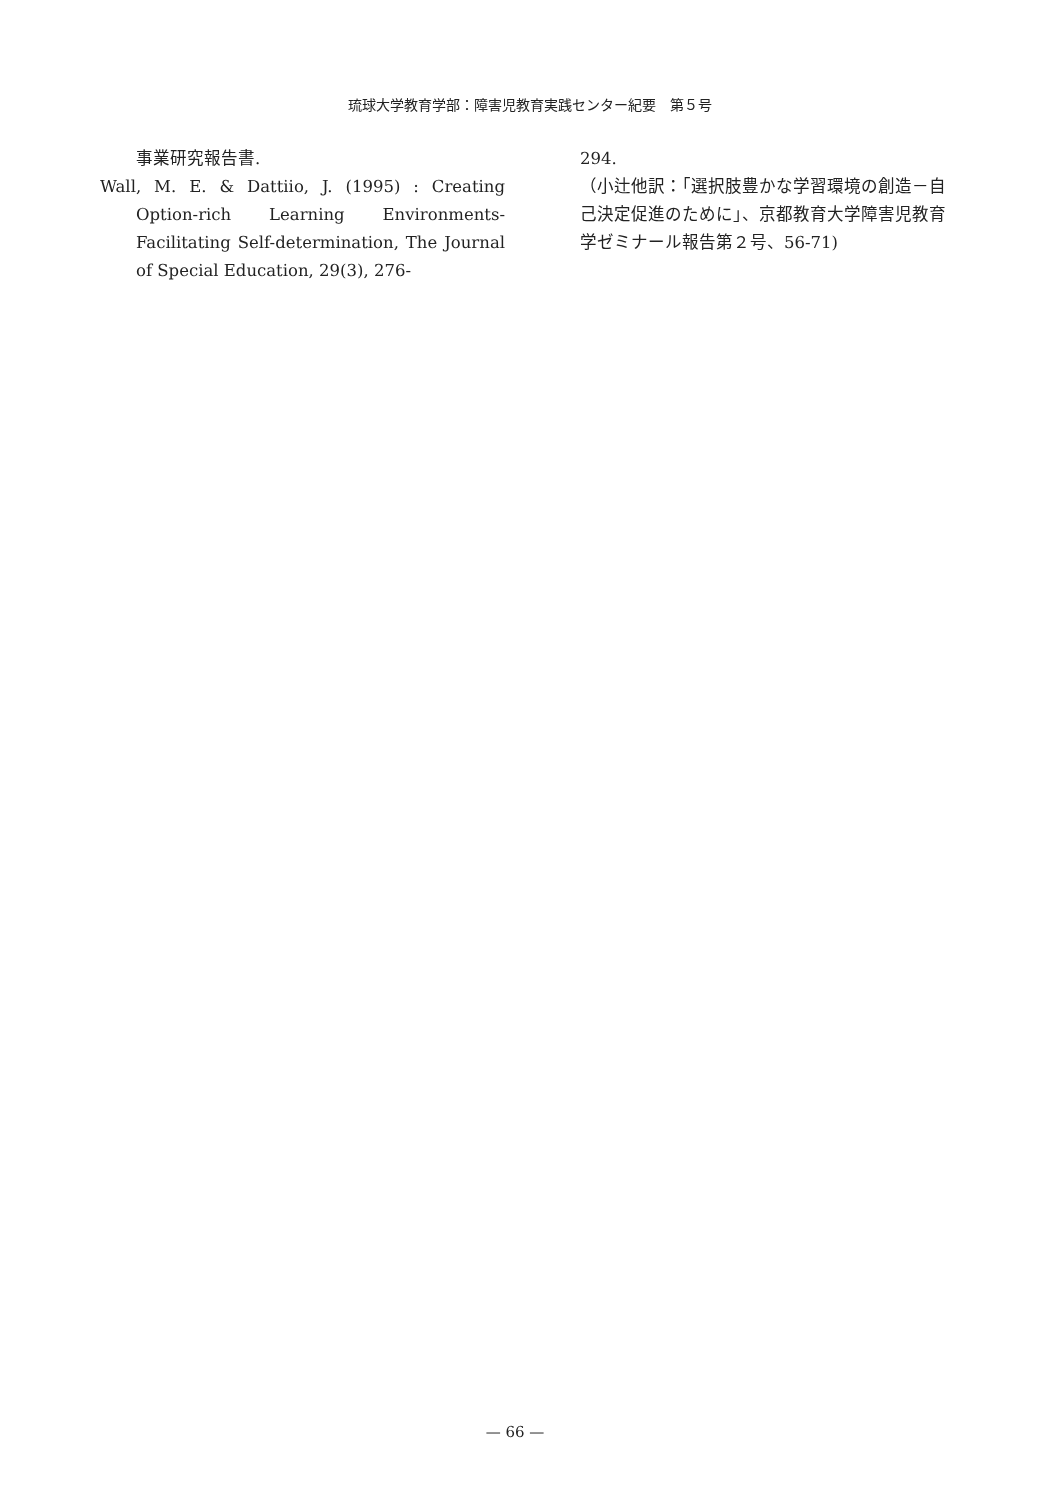琉球大学教育学部：障害児教育実践センター紀要　第５号
事業研究報告書.
Wall, M. E. & Dattiio, J. (1995) : Creating Option-rich Learning Environments-Facilitating Self-determination, The Journal of Special Education, 29(3), 276-
294.
（小辻他訳：「選択肢豊かな学習環境の創造－自己決定促進のために」、京都教育大学障害児教育学ゼミナール報告第２号、56-71)
— 66 —